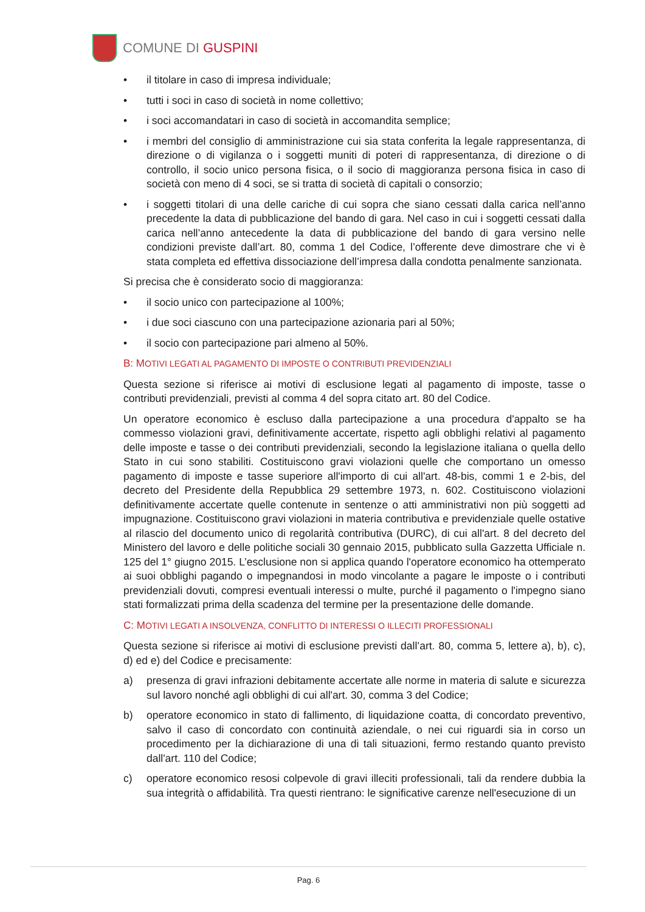COMUNE DI GUSPINI
• il titolare in caso di impresa individuale;
• tutti i soci in caso di società in nome collettivo;
• i soci accomandatari in caso di società in accomandita semplice;
• i membri del consiglio di amministrazione cui sia stata conferita la legale rappresentanza, di direzione o di vigilanza o i soggetti muniti di poteri di rappresentanza, di direzione o di controllo, il socio unico persona fisica, o il socio di maggioranza persona fisica in caso di società con meno di 4 soci, se si tratta di società di capitali o consorzio;
• i soggetti titolari di una delle cariche di cui sopra che siano cessati dalla carica nell’anno precedente la data di pubblicazione del bando di gara. Nel caso in cui i soggetti cessati dalla carica nell’anno antecedente la data di pubblicazione del bando di gara versino nelle condizioni previste dall’art. 80, comma 1 del Codice, l’offerente deve dimostrare che vi è stata completa ed effettiva dissociazione dell’impresa dalla condotta penalmente sanzionata.
Si precisa che è considerato socio di maggioranza:
• il socio unico con partecipazione al 100%;
• i due soci ciascuno con una partecipazione azionaria pari al 50%;
• il socio con partecipazione pari almeno al 50%.
B: MOTIVI LEGATI AL PAGAMENTO DI IMPOSTE O CONTRIBUTI PREVIDENZIALI
Questa sezione si riferisce ai motivi di esclusione legati al pagamento di imposte, tasse o contributi previdenziali, previsti al comma 4 del sopra citato art. 80 del Codice.
Un operatore economico è escluso dalla partecipazione a una procedura d'appalto se ha commesso violazioni gravi, definitivamente accertate, rispetto agli obblighi relativi al pagamento delle imposte e tasse o dei contributi previdenziali, secondo la legislazione italiana o quella dello Stato in cui sono stabiliti. Costituiscono gravi violazioni quelle che comportano un omesso pagamento di imposte e tasse superiore all'importo di cui all'art. 48-bis, commi 1 e 2-bis, del decreto del Presidente della Repubblica 29 settembre 1973, n. 602. Costituiscono violazioni definitivamente accertate quelle contenute in sentenze o atti amministrativi non più soggetti ad impugnazione. Costituiscono gravi violazioni in materia contributiva e previdenziale quelle ostative al rilascio del documento unico di regolarità contributiva (DURC), di cui all'art. 8 del decreto del Ministero del lavoro e delle politiche sociali 30 gennaio 2015, pubblicato sulla Gazzetta Ufficiale n. 125 del 1° giugno 2015. L’esclusione non si applica quando l'operatore economico ha ottemperato ai suoi obblighi pagando o impegnandosi in modo vincolante a pagare le imposte o i contributi previdenziali dovuti, compresi eventuali interessi o multe, purché il pagamento o l'impegno siano stati formalizzati prima della scadenza del termine per la presentazione delle domande.
C: MOTIVI LEGATI A INSOLVENZA, CONFLITTO DI INTERESSI O ILLECITI PROFESSIONALI
Questa sezione si riferisce ai motivi di esclusione previsti dall’art. 80, comma 5, lettere a), b), c), d) ed e) del Codice e precisamente:
a) presenza di gravi infrazioni debitamente accertate alle norme in materia di salute e sicurezza sul lavoro nonché agli obblighi di cui all'art. 30, comma 3 del Codice;
b) operatore economico in stato di fallimento, di liquidazione coatta, di concordato preventivo, salvo il caso di concordato con continuità aziendale, o nei cui riguardi sia in corso un procedimento per la dichiarazione di una di tali situazioni, fermo restando quanto previsto dall'art. 110 del Codice;
c) operatore economico resosi colpevole di gravi illeciti professionali, tali da rendere dubbia la sua integrità o affidabilità. Tra questi rientrano: le significative carenze nell'esecuzione di un
Pag. 6